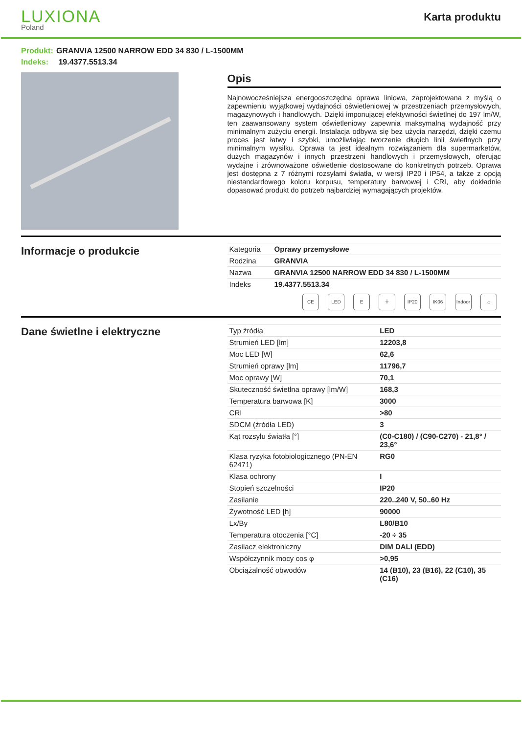LUXIONA
Poland
Karta produktu
Produkt: GRANVIA 12500 NARROW EDD 34 830 / L-1500MM
Indeks: 19.4377.5513.34
Opis
Najnowocześniejsza energooszczędna oprawa liniowa, zaprojektowana z myślą o zapewnieniu wyjątkowej wydajności oświetleniowej w przestrzeniach przemysłowych, magazynowych i handlowych. Dzięki imponującej efektywności świetlnej do 197 lm/W, ten zaawansowany system oświetleniowy zapewnia maksymalną wydajność przy minimalnym zużyciu energii. Instalacja odbywa się bez użycia narzędzi, dzięki czemu proces jest łatwy i szybki, umożliwiając tworzenie długich linii świetlnych przy minimalnym wysiłku. Oprawa ta jest idealnym rozwiązaniem dla supermarketów, dużych magazynów i innych przestrzeni handlowych i przemysłowych, oferując wydajne i zrównoważone oświetlenie dostosowane do konkretnych potrzeb. Oprawa jest dostępna z 7 różnymi rozsyłami światła, w wersji IP20 i IP54, a także z opcją niestandardowego koloru korpusu, temperatury barwowej i CRI, aby dokładnie dopasować produkt do potrzeb najbardziej wymagających projektów.
Informacje o produkcie
| Kategoria | Oprawy przemysłowe |
| Rodzina | GRANVIA |
| Nazwa | GRANVIA 12500 NARROW EDD 34 830 / L-1500MM |
| Indeks | 19.4377.5513.34 |
CE LED E ⏚ IP20 IK06 Indoor
⌂
Dane świetlne i elektryczne
| Typ źródła | LED |
| Strumień LED [lm] | 12203,8 |
| Moc LED [W] | 62,6 |
| Strumień oprawy [lm] | 11796,7 |
| Moc oprawy [W] | 70,1 |
| Skuteczność świetlna oprawy [lm/W] | 168,3 |
| Temperatura barwowa [K] | 3000 |
| CRI | >80 |
| SDCM (źródła LED) | 3 |
| Kąt rozsyłu światła [°] | (C0-C180) / (C90-C270) - 21,8° / 23,6° |
| Klasa ryzyka fotobiologicznego (PN-EN 62471) | RG0 |
| Klasa ochrony | I |
| Stopień szczelności | IP20 |
| Zasilanie | 220..240 V, 50..60 Hz |
| Żywotność LED [h] | 90000 |
| Lx/By | L80/B10 |
| Temperatura otoczenia [°C] | -20 ÷ 35 |
| Zasilacz elektroniczny | DIM DALI (EDD) |
| Współczynnik mocy cos φ | >0,95 |
| Obciążalność obwodów | 14 (B10), 23 (B16), 22 (C10), 35 (C16) |